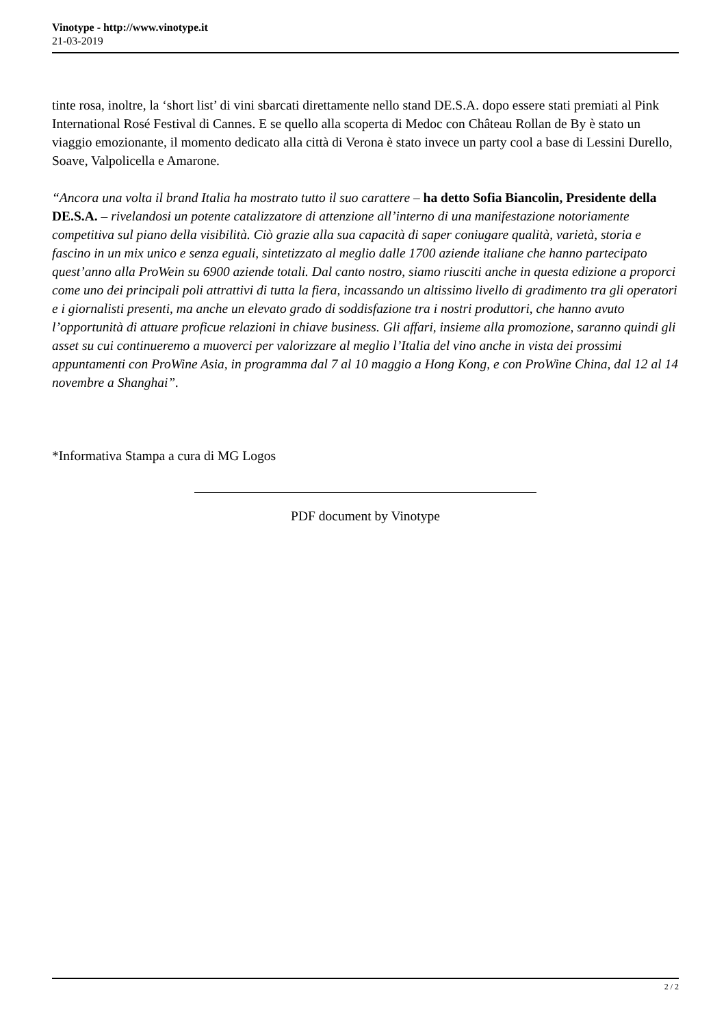Vinotype - http://www.vinotype.it
21-03-2019
tinte rosa, inoltre, la ‘short list’ di vini sbarcati direttamente nello stand DE.S.A. dopo essere stati premiati al Pink International Rosé Festival di Cannes. E se quello alla scoperta di Medoc con Château Rollan de By è stato un viaggio emozionante, il momento dedicato alla città di Verona è stato invece un party cool a base di Lessini Durello, Soave, Valpolicella e Amarone.
“Ancora una volta il brand Italia ha mostrato tutto il suo carattere – ha detto Sofia Biancolin, Presidente della DE.S.A. – rivelandosi un potente catalizzatore di attenzione all’interno di una manifestazione notoriamente competitiva sul piano della visibilità. Ciò grazie alla sua capacità di saper coniugare qualità, varietà, storia e fascino in un mix unico e senza eguali, sintetizzato al meglio dalle 1700 aziende italiane che hanno partecipato quest’anno alla ProWein su 6900 aziende totali. Dal canto nostro, siamo riusciti anche in questa edizione a proporci come uno dei principali poli attrattivi di tutta la fiera, incassando un altissimo livello di gradimento tra gli operatori e i giornalisti presenti, ma anche un elevato grado di soddisfazione tra i nostri produttori, che hanno avuto l’opportunità di attuare proficue relazioni in chiave business. Gli affari, insieme alla promozione, saranno quindi gli asset su cui continueremo a muoverci per valorizzare al meglio l’Italia del vino anche in vista dei prossimi appuntamenti con ProWine Asia, in programma dal 7 al 10 maggio a Hong Kong, e con ProWine China, dal 12 al 14 novembre a Shanghai”.
*Informativa Stampa a cura di MG Logos
PDF document by Vinotype
2 / 2